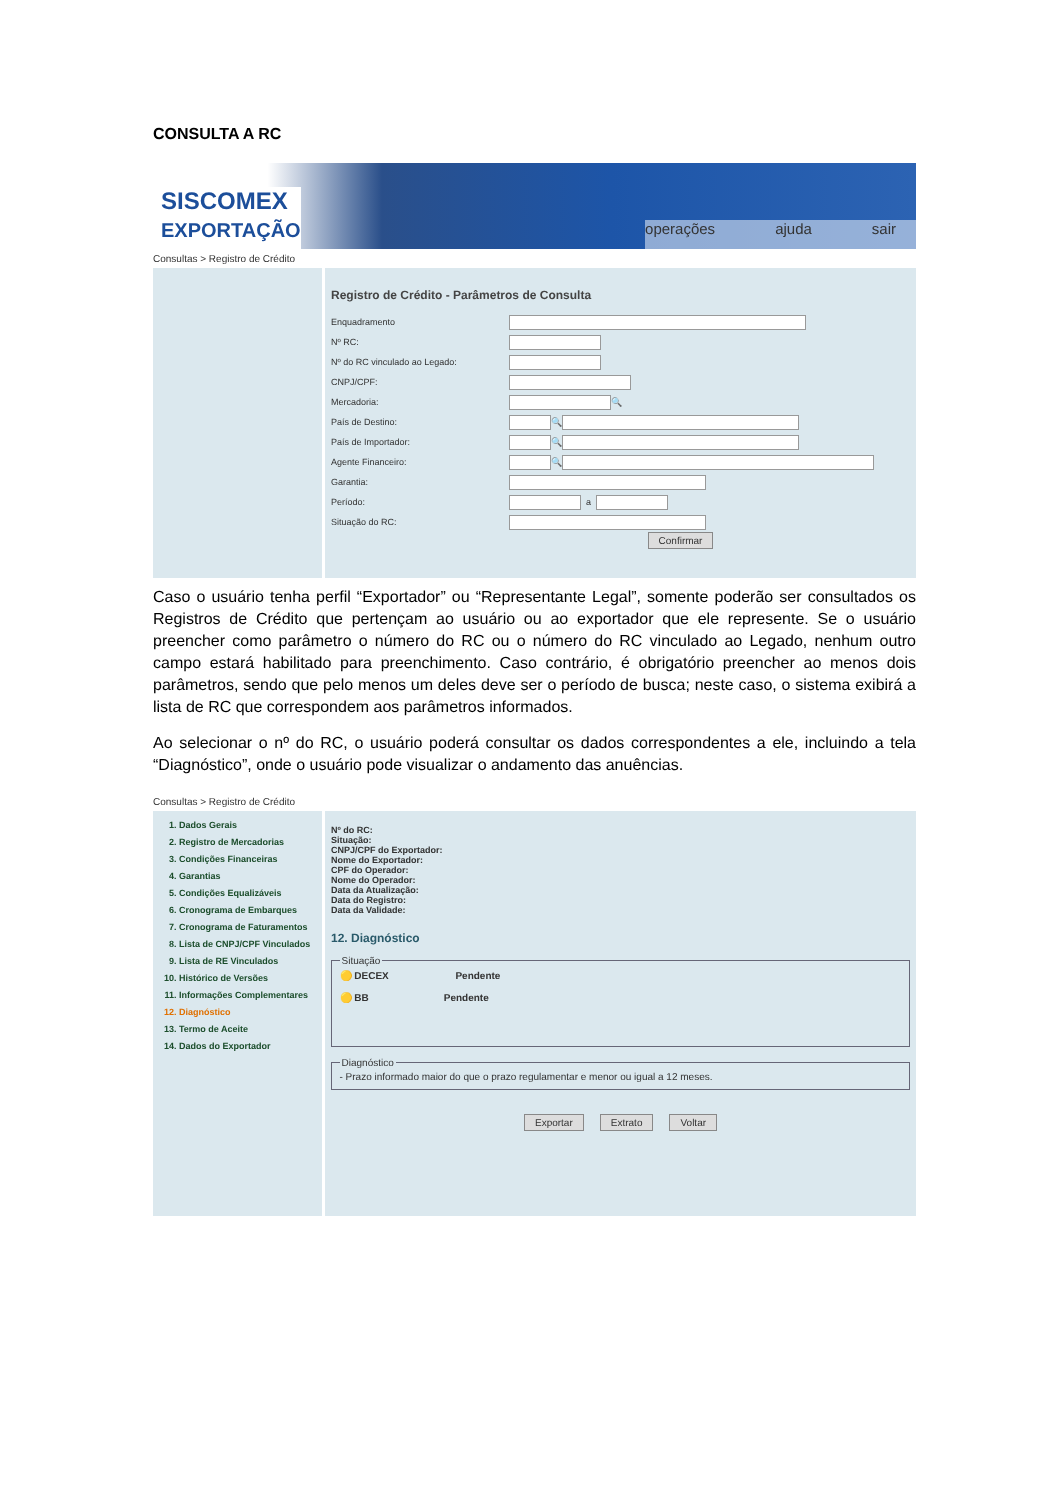CONSULTA A RC
SISCOMEX
EXPORTAÇÃO
operações ajuda sair
Consultas > Registro de Crédito
Registro de Crédito - Parâmetros de Consulta
Enquadramento
Nº RC:
Nº do RC vinculado ao Legado:
CNPJ/CPF:
Mercadoria: 🔍
País de Destino: 🔍
País de Importador: 🔍
Agente Financeiro: 🔍
Garantia:
Período: a
Situação do RC:
Confirmar
Caso o usuário tenha perfil “Exportador” ou “Representante Legal”, somente poderão ser consultados os Registros de Crédito que pertençam ao usuário ou ao exportador que ele represente. Se o usuário preencher como parâmetro o número do RC ou o número do RC vinculado ao Legado, nenhum outro campo estará habilitado para preenchimento. Caso contrário, é obrigatório preencher ao menos dois parâmetros, sendo que pelo menos um deles deve ser o período de busca; neste caso, o sistema exibirá a lista de RC que correspondem aos parâmetros informados.
Ao selecionar o nº do RC, o usuário poderá consultar os dados correspondentes a ele, incluindo a tela “Diagnóstico”, onde o usuário pode visualizar o andamento das anuências.
Consultas > Registro de Crédito
1. Dados Gerais
2. Registro de Mercadorias
3. Condições Financeiras
4. Garantias
5. Condições Equalizáveis
6. Cronograma de Embarques
7. Cronograma de Faturamentos
8. Lista de CNPJ/CPF Vinculados
9. Lista de RE Vinculados
10. Histórico de Versões
11. Informações Complementares
12. Diagnóstico
13. Termo de Aceite
14. Dados do Exportador
Nº do RC:
Situação:
CNPJ/CPF do Exportador:
Nome do Exportador:
CPF do Operador:
Nome do Operador:
Data da Atualização:
Data do Registro:
Data da Validade:
12. Diagnóstico
Situação🟡 DECEX Pendente
🟡 BB Pendente Diagnóstico- Prazo informado maior do que o prazo regulamentar e menor ou igual a 12 meses.
Exportar Extrato Voltar